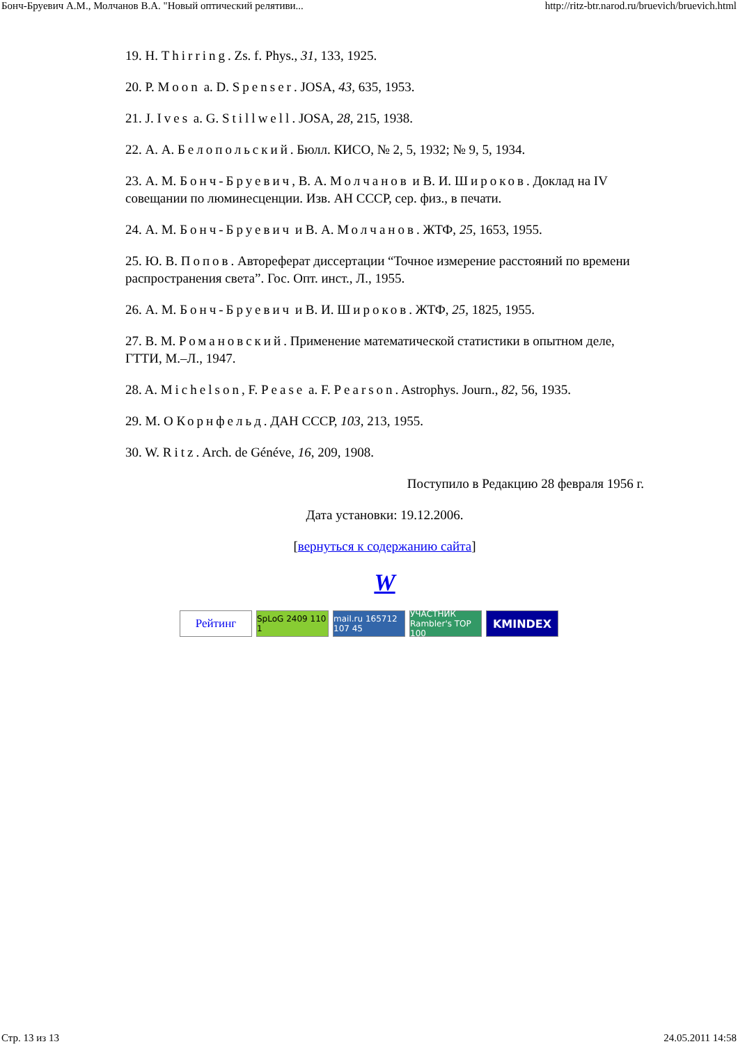Бонч-Бруевич А.М., Молчанов В.А. "Новый оптический релятиви... http://ritz-btr.narod.ru/bruevich/bruevich.html
19. H. Thirring. Zs. f. Phys., 31, 133, 1925.
20. P. Moon a. D. Spenser. JOSA, 43, 635, 1953.
21. J. Ives a. G. Stillwell. JOSA, 28, 215, 1938.
22. А. А. Белопольский. Бюлл. КИСО, № 2, 5, 1932; № 9, 5, 1934.
23. А. М. Бонч-Бруевич, В. А. Молчанов и В. И. Широков. Доклад на IV совещании по люминесценции. Изв. АН СССР, сер. физ., в печати.
24. А. М. Бонч-Бруевич и В. А. Молчанов. ЖТФ, 25, 1653, 1955.
25. Ю. В. Попов. Автореферат диссертации “Точное измерение расстояний по времени распространения света”. Гос. Опт. инст., Л., 1955.
26. А. М. Бонч-Бруевич и В. И. Широков. ЖТФ, 25, 1825, 1955.
27. В. М. Романовский. Применение математической статистики в опытном деле, ГТТИ, М.–Л., 1947.
28. A. Michelson, F. Pease a. F. Pearson. Astrophys. Journ., 82, 56, 1935.
29. М. О Корнфельд. ДАН СССР, 103, 213, 1955.
30. W. Ritz. Arch. de Généve, 16, 209, 1908.
Поступило в Редакцию 28 февраля 1956 г.
Дата установки: 19.12.2006.
[вернуться к содержанию сайта]
W
Рейтинг
SpLoG 2409 110 1
mail.ru 165712 107 45
УЧАСТНИК Rambler's TOP 100
KMINDEX
Стр. 13 из 13 24.05.2011 14:58